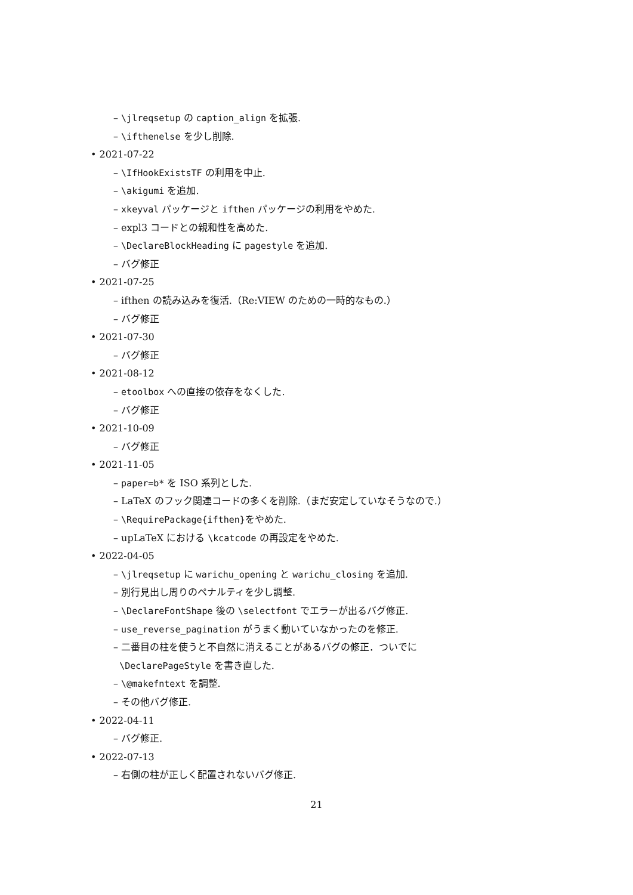– \jlreqsetup の caption_align を拡張.
– \ifthenelse を少し削除.
• 2021-07-22
– \IfHookExistsTF の利用を中止.
– \akigumi を追加.
– xkeyval パッケージと ifthen パッケージの利用をやめた.
– expl3 コードとの親和性を高めた.
– \DeclareBlockHeading に pagestyle を追加.
– バグ修正
• 2021-07-25
– ifthen の読み込みを復活.（Re:VIEW のための一時的なもの.）
– バグ修正
• 2021-07-30
– バグ修正
• 2021-08-12
– etoolbox への直接の依存をなくした.
– バグ修正
• 2021-10-09
– バグ修正
• 2021-11-05
– paper=b* を ISO 系列とした.
– LaTeX のフック関連コードの多くを削除.（まだ安定していなそうなので.）
– \RequirePackage{ifthen}をやめた.
– upLaTeX における \kcatcode の再設定をやめた.
• 2022-04-05
– \jlreqsetup に warichu_opening と warichu_closing を追加.
– 別行見出し周りのペナルティを少し調整.
– \DeclareFontShape 後の \selectfont でエラーが出るバグ修正.
– use_reverse_pagination がうまく動いていなかったのを修正.
– 二番目の柱を使うと不自然に消えることがあるバグの修正．ついでに
\DeclarePageStyle を書き直した.
– \@makefntext を調整.
– その他バグ修正.
• 2022-04-11
– バグ修正.
• 2022-07-13
– 右側の柱が正しく配置されないバグ修正.
21